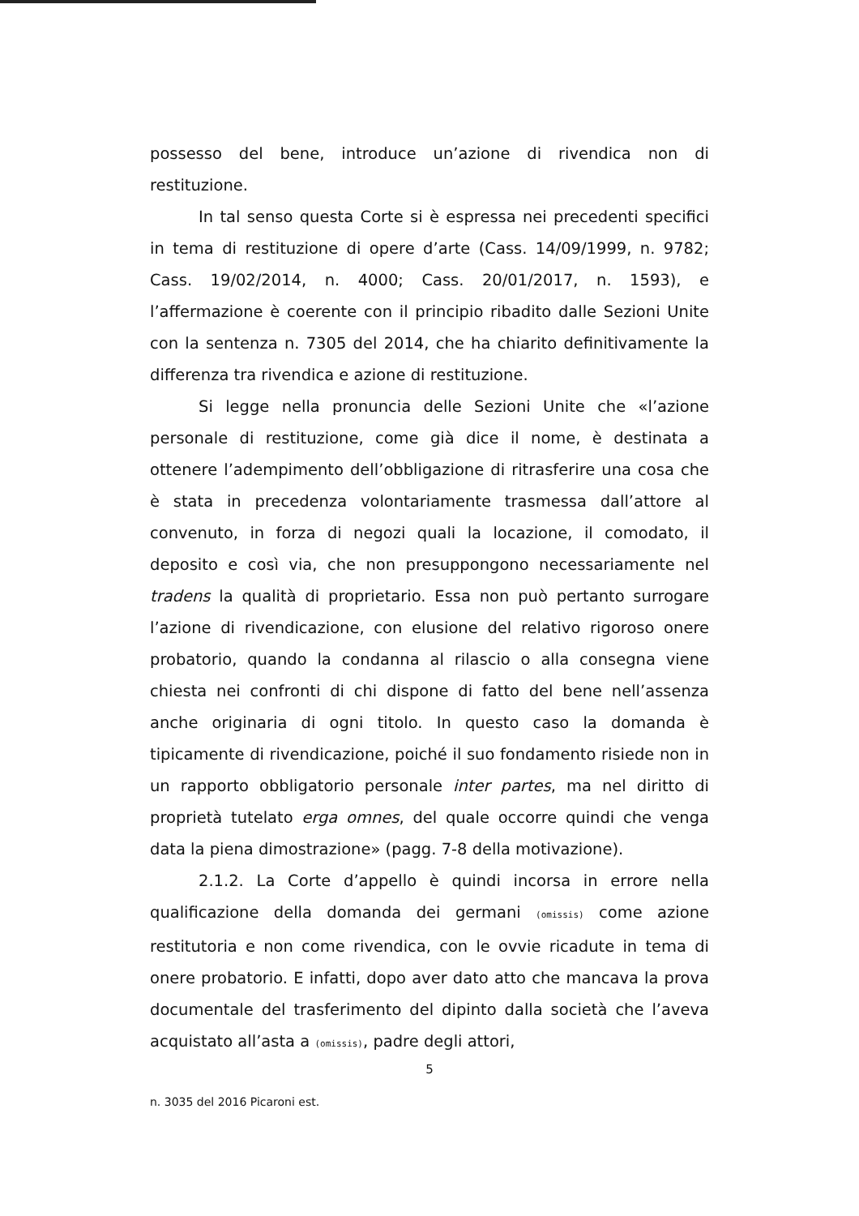possesso del bene, introduce un’azione di rivendica non di restituzione.
In tal senso questa Corte si è espressa nei precedenti specifici in tema di restituzione di opere d’arte (Cass. 14/09/1999, n. 9782; Cass. 19/02/2014, n. 4000; Cass. 20/01/2017, n. 1593), e l’affermazione è coerente con il principio ribadito dalle Sezioni Unite con la sentenza n. 7305 del 2014, che ha chiarito definitivamente la differenza tra rivendica e azione di restituzione.
Si legge nella pronuncia delle Sezioni Unite che «l’azione personale di restituzione, come già dice il nome, è destinata a ottenere l’adempimento dell’obbligazione di ritrasferire una cosa che è stata in precedenza volontariamente trasmessa dall’attore al convenuto, in forza di negozi quali la locazione, il comodato, il deposito e così via, che non presuppongono necessariamente nel tradens la qualità di proprietario. Essa non può pertanto surrogare l’azione di rivendicazione, con elusione del relativo rigoroso onere probatorio, quando la condanna al rilascio o alla consegna viene chiesta nei confronti di chi dispone di fatto del bene nell’assenza anche originaria di ogni titolo. In questo caso la domanda è tipicamente di rivendicazione, poiché il suo fondamento risiede non in un rapporto obbligatorio personale inter partes, ma nel diritto di proprietà tutelato erga omnes, del quale occorre quindi che venga data la piena dimostrazione» (pagg. 7-8 della motivazione).
2.1.2. La Corte d’appello è quindi incorsa in errore nella qualificazione della domanda dei germani (omissis) come azione restitutoria e non come rivendica, con le ovvie ricadute in tema di onere probatorio. E infatti, dopo aver dato atto che mancava la prova documentale del trasferimento del dipinto dalla società che l’aveva acquistato all’asta a (omissis), padre degli attori,
5
n. 3035 del 2016 Picaroni est.